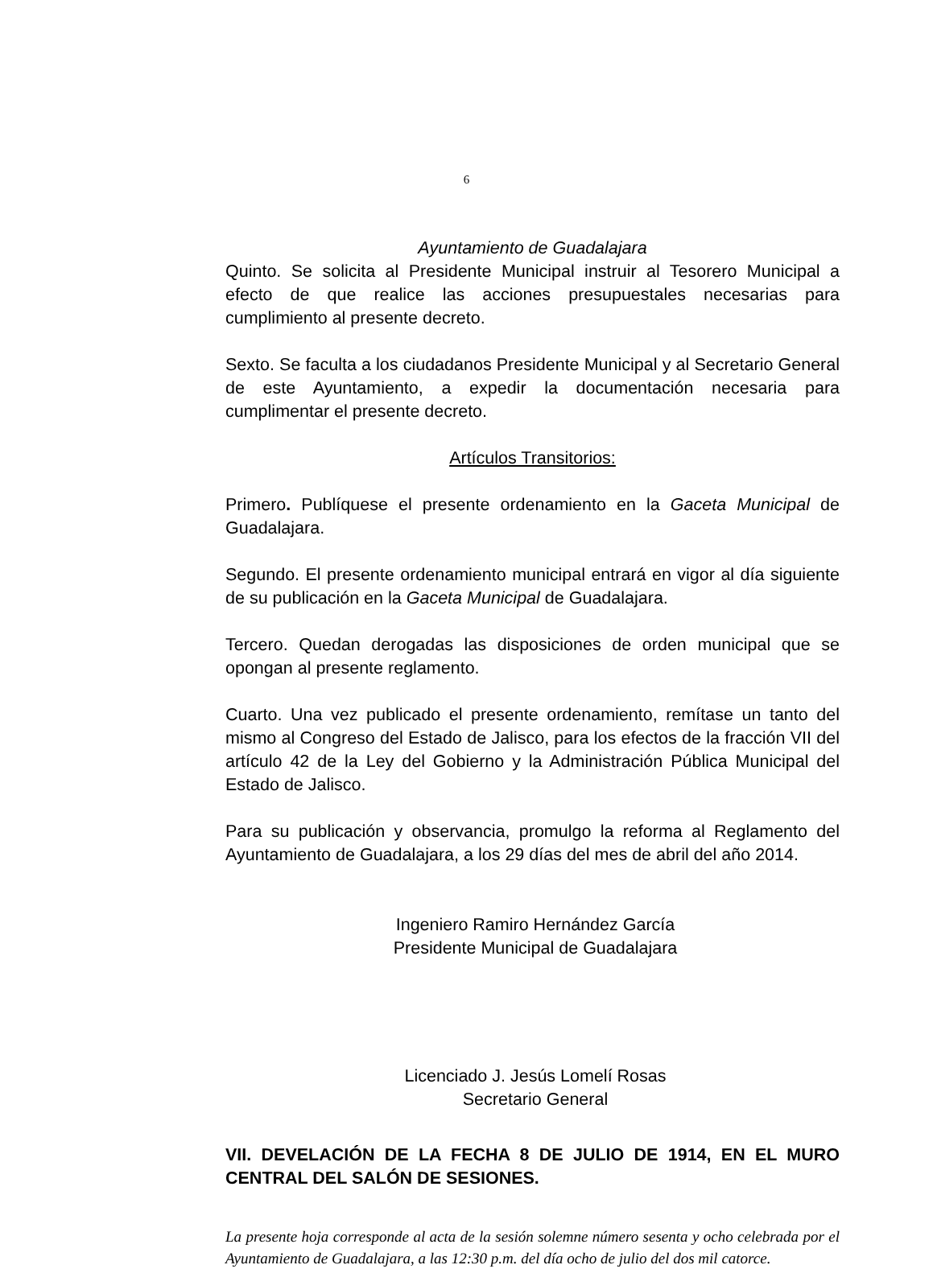6
Ayuntamiento de Guadalajara
Quinto. Se solicita al Presidente Municipal instruir al Tesorero Municipal a efecto de que realice las acciones presupuestales necesarias para cumplimiento al presente decreto.
Sexto. Se faculta a los ciudadanos Presidente Municipal y al Secretario General de este Ayuntamiento, a expedir la documentación necesaria para cumplimentar el presente decreto.
Artículos Transitorios:
Primero. Publíquese el presente ordenamiento en la Gaceta Municipal de Guadalajara.
Segundo. El presente ordenamiento municipal entrará en vigor al día siguiente de su publicación en la Gaceta Municipal de Guadalajara.
Tercero. Quedan derogadas las disposiciones de orden municipal que se opongan al presente reglamento.
Cuarto. Una vez publicado el presente ordenamiento, remítase un tanto del mismo al Congreso del Estado de Jalisco, para los efectos de la fracción VII del artículo 42 de la Ley del Gobierno y la Administración Pública Municipal del Estado de Jalisco.
Para su publicación y observancia, promulgo la reforma al Reglamento del Ayuntamiento de Guadalajara, a los 29 días del mes de abril del año 2014.
Ingeniero Ramiro Hernández García
Presidente Municipal de Guadalajara
Licenciado J. Jesús Lomelí Rosas
Secretario General
VII. DEVELACIÓN DE LA FECHA 8 DE JULIO DE 1914, EN EL MURO CENTRAL DEL SALÓN DE SESIONES.
La presente hoja corresponde al acta de la sesión solemne número sesenta y ocho celebrada por el Ayuntamiento de Guadalajara, a las 12:30 p.m. del día ocho de julio del dos mil catorce.